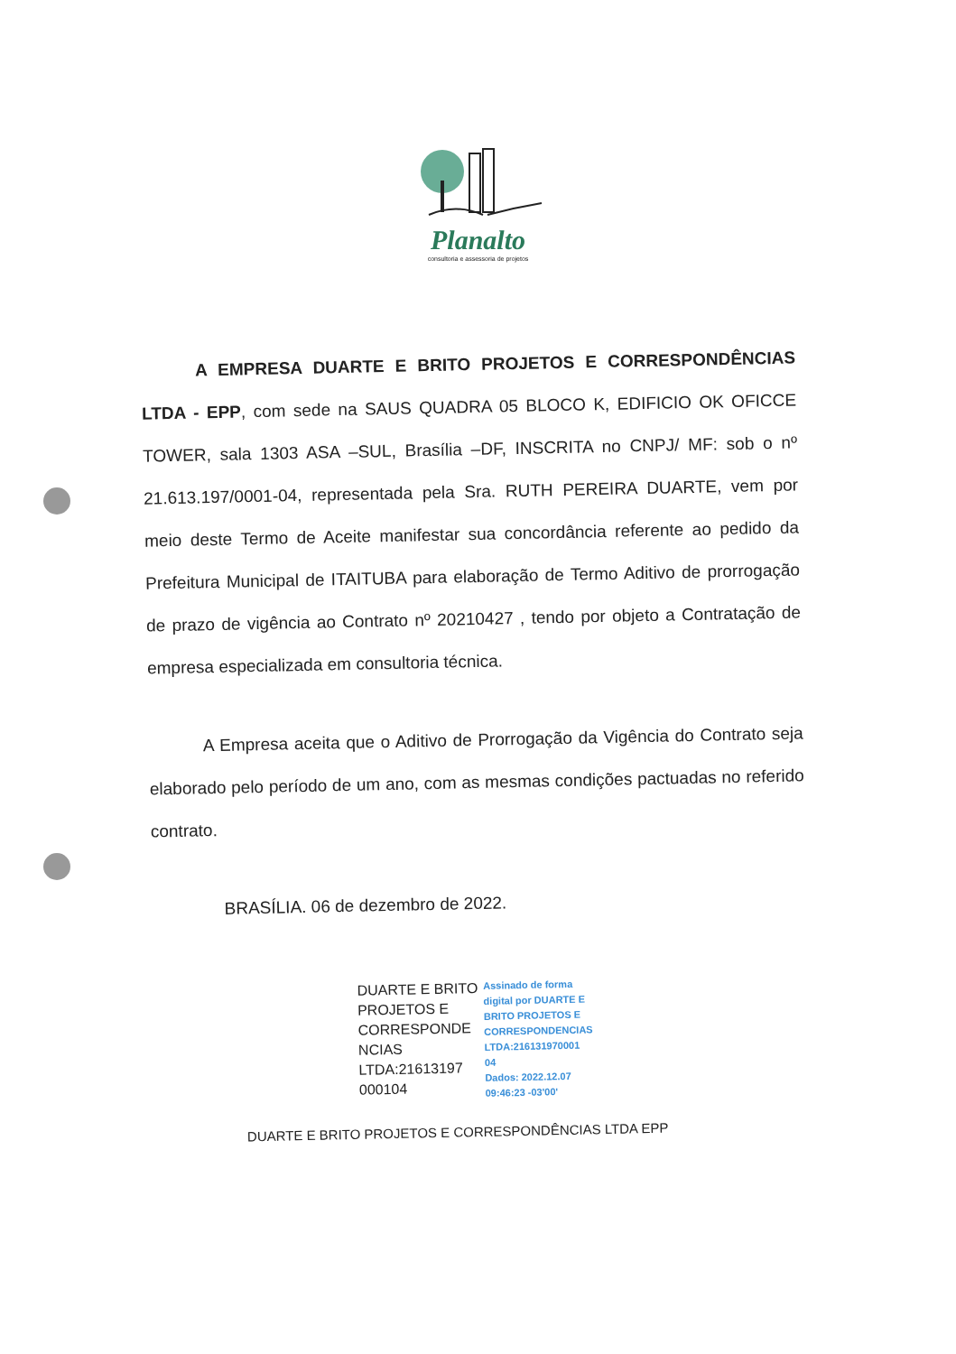Planalto
consultoria e assessoria de projetos
A EMPRESA DUARTE E BRITO PROJETOS E CORRESPONDÊNCIAS LTDA - EPP, com sede na SAUS QUADRA 05 BLOCO K, EDIFICIO OK OFICCE TOWER, sala 1303 ASA –SUL, Brasília –DF, INSCRITA no CNPJ/ MF: sob o nº 21.613.197/0001-04, representada pela Sra. RUTH PEREIRA DUARTE, vem por meio deste Termo de Aceite manifestar sua concordância referente ao pedido da Prefeitura Municipal de ITAITUBA para elaboração de Termo Aditivo de prorrogação de prazo de vigência ao Contrato nº 20210427 , tendo por objeto a Contratação de empresa especializada em consultoria técnica.
A Empresa aceita que o Aditivo de Prorrogação da Vigência do Contrato seja elaborado pelo período de um ano, com as mesmas condições pactuadas no referido contrato.
BRASÍLIA. 06 de dezembro de 2022.
DUARTE E BRITO
PROJETOS E
CORRESPONDE
NCIAS
LTDA:21613197
000104
Assinado de forma
digital por DUARTE E
BRITO PROJETOS E
CORRESPONDENCIAS
LTDA:216131970001
04
Dados: 2022.12.07
09:46:23 -03'00'
DUARTE E BRITO PROJETOS E CORRESPONDÊNCIAS LTDA EPP